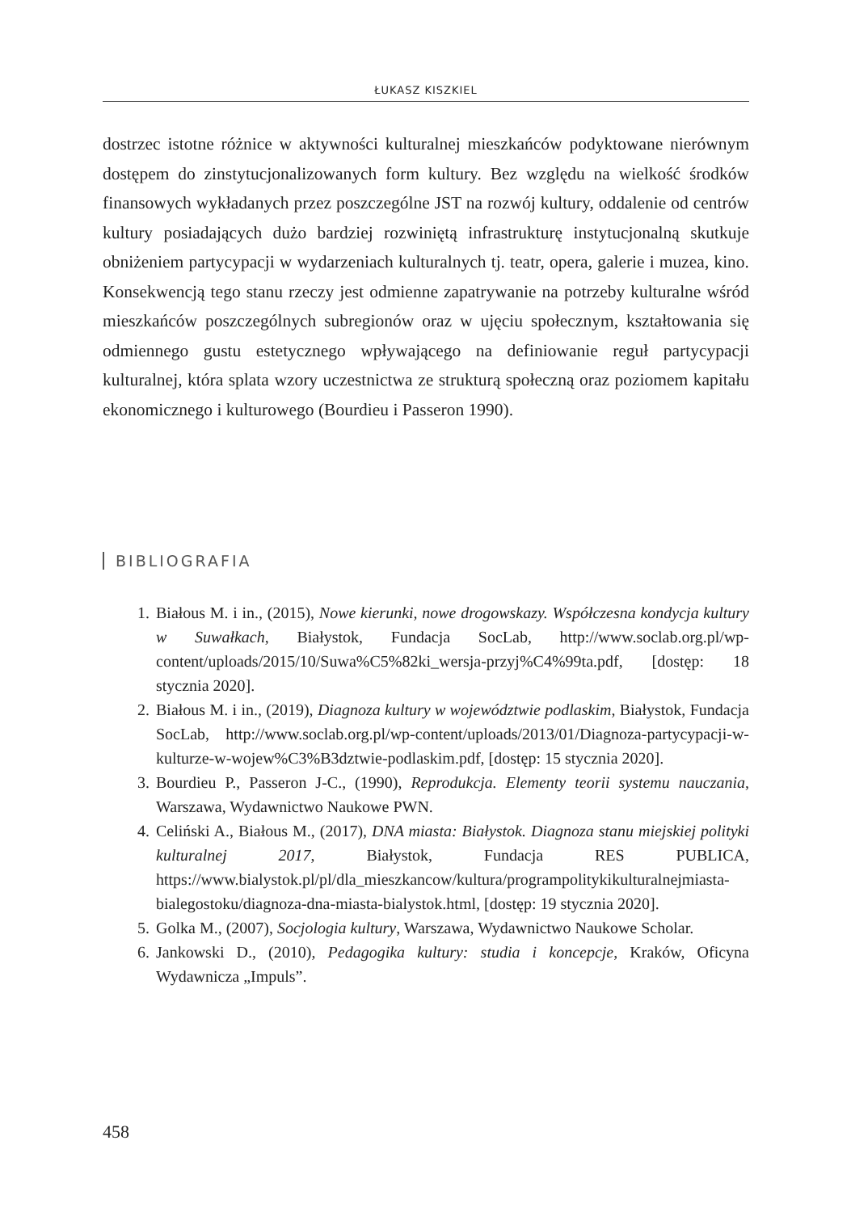ŁUKASZ KISZKIEL
dostrzec istotne różnice w aktywności kulturalnej mieszkańców podyktowane nierównym dostępem do zinstytucjonalizowanych form kultury. Bez względu na wielkość środków finansowych wykładanych przez poszczególne JST na rozwój kultury, oddalenie od centrów kultury posiadających dużo bardziej rozwiniętą infrastrukturę instytucjonalną skutkuje obniżeniem partycypacji w wydarzeniach kulturalnych tj. teatr, opera, galerie i muzea, kino. Konsekwencją tego stanu rzeczy jest odmienne zapatrywanie na potrzeby kulturalne wśród mieszkańców poszczególnych subregionów oraz w ujęciu społecznym, kształtowania się odmiennego gustu estetycznego wpływającego na definiowanie reguł partycypacji kulturalnej, która splata wzory uczestnictwa ze strukturą społeczną oraz poziomem kapitału ekonomicznego i kulturowego (Bourdieu i Passeron 1990).
BIBLIOGRAFIA
1. Białous M. i in., (2015), Nowe kierunki, nowe drogowskazy. Współczesna kondycja kultury w Suwałkach, Białystok, Fundacja SocLab, http://www.soclab.org.pl/wp-content/uploads/2015/10/Suwa%C5%82ki_wersja-przyj%C4%99ta.pdf, [dostęp: 18 stycznia 2020].
2. Białous M. i in., (2019), Diagnoza kultury w województwie podlaskim, Białystok, Fundacja SocLab, http://www.soclab.org.pl/wp-content/uploads/2013/01/Diagnoza-partycypacji-w-kulturze-w-wojew%C3%B3dztwie-podlaskim.pdf, [dostęp: 15 stycznia 2020].
3. Bourdieu P., Passeron J-C., (1990), Reprodukcja. Elementy teorii systemu nauczania, Warszawa, Wydawnictwo Naukowe PWN.
4. Celiński A., Białous M., (2017), DNA miasta: Białystok. Diagnoza stanu miejskiej polityki kulturalnej 2017, Białystok, Fundacja RES PUBLICA, https://www.bialystok.pl/pl/dla_mieszkancow/kultura/programpolitykikulturalnejmiasta-bialegostoku/diagnoza-dna-miasta-bialystok.html, [dostęp: 19 stycznia 2020].
5. Golka M., (2007), Socjologia kultury, Warszawa, Wydawnictwo Naukowe Scholar.
6. Jankowski D., (2010), Pedagogika kultury: studia i koncepcje, Kraków, Oficyna Wydawnicza „Impuls”.
458